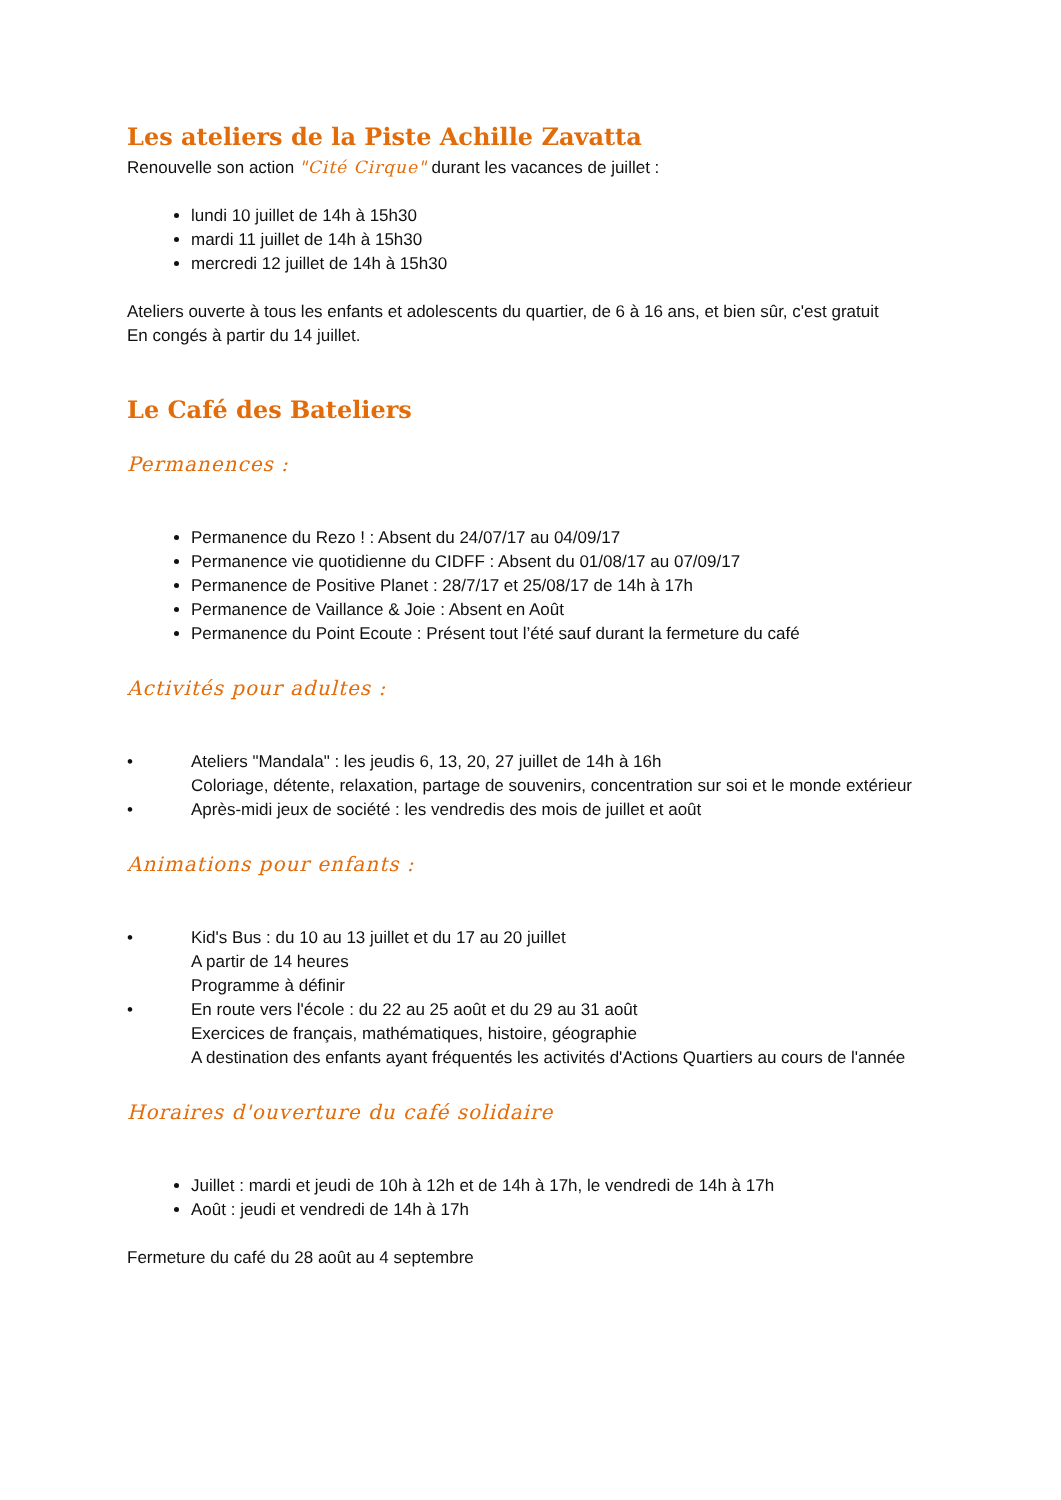Les ateliers de la Piste Achille Zavatta
Renouvelle son action "Cité Cirque" durant les vacances de juillet :
lundi 10 juillet de 14h à 15h30
mardi 11 juillet de 14h à 15h30
mercredi 12 juillet de 14h à 15h30
Ateliers ouverte à tous les enfants et adolescents du quartier, de 6 à 16 ans, et bien sûr, c'est gratuit
En congés à partir du 14 juillet.
Le Café des Bateliers
Permanences :
Permanence du Rezo ! : Absent du 24/07/17 au 04/09/17
Permanence vie quotidienne du CIDFF : Absent du 01/08/17 au 07/09/17
Permanence de Positive Planet : 28/7/17 et 25/08/17 de 14h à 17h
Permanence de Vaillance & Joie : Absent en Août
Permanence du Point Ecoute : Présent tout l’été sauf durant la fermeture du café
Activités pour adultes :
• Ateliers "Mandala" : les jeudis 6, 13, 20, 27 juillet de 14h à 16h
Coloriage, détente, relaxation, partage de souvenirs, concentration sur soi et le monde extérieur
• Après-midi jeux de société : les vendredis des mois de juillet et août
Animations pour enfants :
• Kid's Bus : du 10 au 13 juillet et du 17 au 20 juillet
A partir de 14 heures
Programme à définir
• En route vers l'école : du 22 au 25 août et du 29 au 31 août
Exercices de français, mathématiques, histoire, géographie
A destination des enfants ayant fréquentés les activités d'Actions Quartiers au cours de l'année
Horaires d'ouverture du café solidaire
Juillet : mardi et jeudi de 10h à 12h et de 14h à 17h, le vendredi de 14h à 17h
Août : jeudi et vendredi de 14h à 17h
Fermeture du café du 28 août au 4 septembre